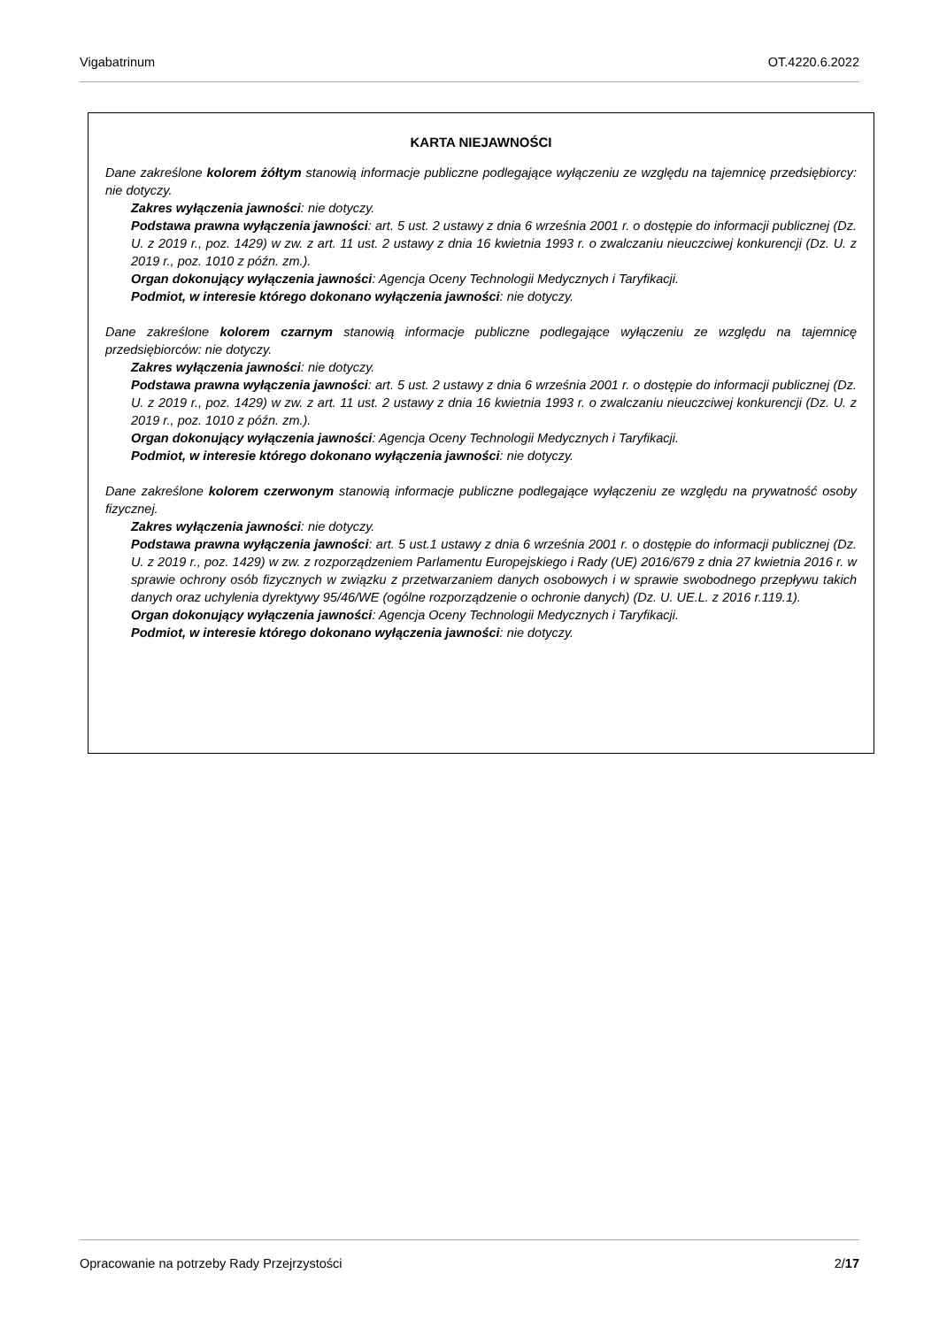Vigabatrinum OT.4220.6.2022
KARTA NIEJAWNOŚCI
Dane zakreślone kolorem żółtym stanowią informacje publiczne podlegające wyłączeniu ze względu na tajemnicę przedsiębiorcy: nie dotyczy.
Zakres wyłączenia jawności: nie dotyczy.
Podstawa prawna wyłączenia jawności: art. 5 ust. 2 ustawy z dnia 6 września 2001 r. o dostępie do informacji publicznej (Dz. U. z 2019 r., poz. 1429) w zw. z art. 11 ust. 2 ustawy z dnia 16 kwietnia 1993 r. o zwalczaniu nieuczciwej konkurencji (Dz. U. z 2019 r., poz. 1010 z późn. zm.).
Organ dokonujący wyłączenia jawności: Agencja Oceny Technologii Medycznych i Taryfikacji.
Podmiot, w interesie którego dokonano wyłączenia jawności: nie dotyczy.
Dane zakreślone kolorem czarnym stanowią informacje publiczne podlegające wyłączeniu ze względu na tajemnicę przedsiębiorców: nie dotyczy.
Zakres wyłączenia jawności: nie dotyczy.
Podstawa prawna wyłączenia jawności: art. 5 ust. 2 ustawy z dnia 6 września 2001 r. o dostępie do informacji publicznej (Dz. U. z 2019 r., poz. 1429) w zw. z art. 11 ust. 2 ustawy z dnia 16 kwietnia 1993 r. o zwalczaniu nieuczciwej konkurencji (Dz. U. z 2019 r., poz. 1010 z późn. zm.).
Organ dokonujący wyłączenia jawności: Agencja Oceny Technologii Medycznych i Taryfikacji.
Podmiot, w interesie którego dokonano wyłączenia jawności: nie dotyczy.
Dane zakreślone kolorem czerwonym stanowią informacje publiczne podlegające wyłączeniu ze względu na prywatność osoby fizycznej.
Zakres wyłączenia jawności: nie dotyczy.
Podstawa prawna wyłączenia jawności: art. 5 ust.1 ustawy z dnia 6 września 2001 r. o dostępie do informacji publicznej (Dz. U. z 2019 r., poz. 1429) w zw. z rozporządzeniem Parlamentu Europejskiego i Rady (UE) 2016/679 z dnia 27 kwietnia 2016 r. w sprawie ochrony osób fizycznych w związku z przetwarzaniem danych osobowych i w sprawie swobodnego przepływu takich danych oraz uchylenia dyrektywy 95/46/WE (ogólne rozporządzenie o ochronie danych) (Dz. U. UE.L. z 2016 r.119.1).
Organ dokonujący wyłączenia jawności: Agencja Oceny Technologii Medycznych i Taryfikacji.
Podmiot, w interesie którego dokonano wyłączenia jawności: nie dotyczy.
Opracowanie na potrzeby Rady Przejrzystości 2/17